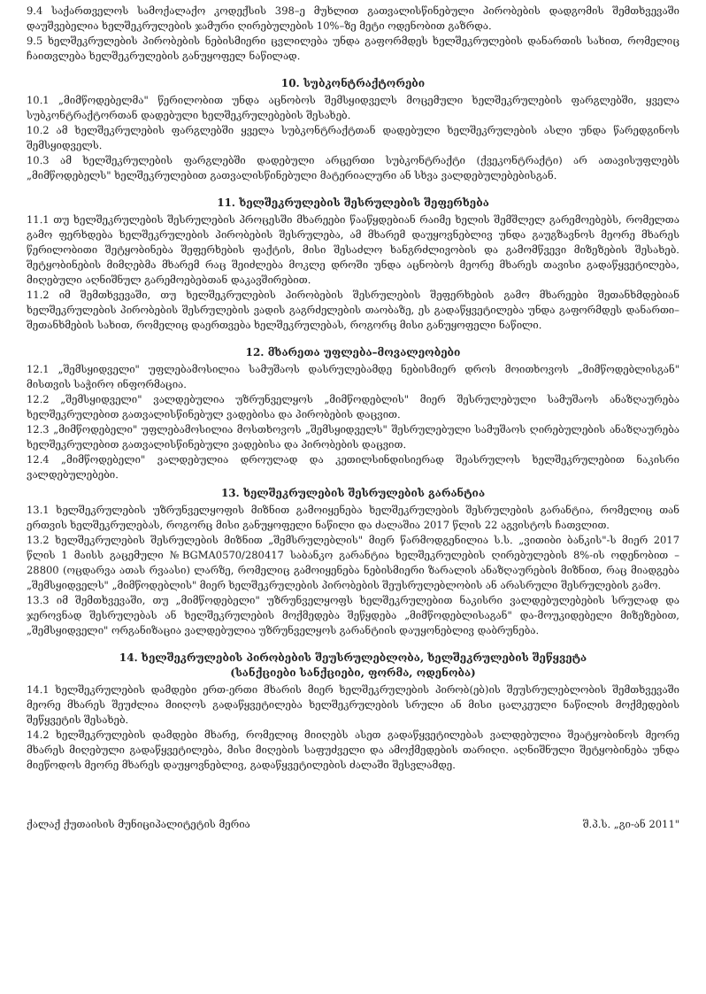9.4 საქართველოს სამოქალაქო კოდექსის 398–ე მუხლით გათვალისწინებული პირობების დადგომის შემთხვევაში დაუშვებელია ხელშეკრულების ჯამური ღირებულების 10%–ზე მეტი ოდენობით გაზრდა.
9.5 ხელშეკრულების პირობების ნებისმიერი ცვლილება უნდა გაფორმდეს ხელშეკრულების დანართის სახით, რომელიც ჩაითვლება ხელშეკრულების განუყოფელ ნაწილად.
10. სუბკონტრაქტორები
10.1 „მიმწოდებელმა" წერილობით უნდა აცნობოს შემსყიდველს მოცემული ხელშეკრულების ფარგლებში, ყველა სუბკონტრაქტორთან დადებული ხელშეკრულებების შესახებ.
10.2 ამ ხელშეკრულების ფარგლებში ყველა სუბკონტრაქტთან დადებული ხელშეკრულების ასლი უნდა წარედგინოს შემსყიდველს.
10.3 ამ ხელშეკრულების ფარგლებში დადებული არცერთი სუბკონტრაქტი (ქვეკონტრაქტი) არ ათავისუფლებს „მიმწოდებელს" ხელშეკრულებით გათვალისწინებული მატერიალური ან სხვა ვალდებულებებისგან.
11. ხელშეკრულების შესრულების შეფერხება
11.1 თუ ხელშეკრულების შესრულების პროცესში მხარეები წააწყდებიან რაიმე ხელის შემშლელ გარემოებებს, რომელთა გამო ფერხდება ხელშეკრულების პირობების შესრულება, ამ მხარემ დაუყოვნებლივ უნდა გაუგზავნოს მეორე მხარეს წერილობითი შეტყობინება შეფერხების ფაქტის, მისი შესაძლო ხანგრძლივობის და გამომწვევი მიზეზების შესახებ. შეტყობინების მიმღებმა მხარემ რაც შეიძლება მოკლე დროში უნდა აცნობოს მეორე მხარეს თავისი გადაწყვეტილება, მიღებული აღნიშნულ გარემოებებთან დაკავშირებით.
11.2 იმ შემთხვევაში, თუ ხელშეკრულების პირობების შესრულების შეფერხების გამო მხარეები შეთანხმდებიან ხელშეკრულების პირობების შესრულების ვადის გაგრძელების თაობაზე, ეს გადაწყვეტილება უნდა გაფორმდეს დანართი–შეთანხმების სახით, რომელიც დაერთვება ხელშეკრულებას, როგორც მისი განუყოფელი ნაწილი.
12. მხარეთა უფლება–მოვალეობები
12.1 „შემსყიდველი" უფლებამოსილია სამუშაოს დასრულებამდე ნებისმიერ დროს მოითხოვოს „მიმწოდებლისგან" მისთვის საჭირო ინფორმაცია.
12.2 „შემსყიდველი" ვალდებულია უზრუნველყოს „მიმწოდებლის" მიერ შესრულებული სამუშაოს ანაზღაურება ხელშეკრულებით გათვალისწინებულ ვადებისა და პირობების დაცვით.
12.3 „მიმწოდებელი" უფლებამოსილია მოსთხოვოს „შემსყიდველს" შესრულებული სამუშაოს ღირებულების ანაზღაურება ხელშეკრულებით გათვალისწინებული ვადებისა და პირობების დაცვით.
12.4 „მიმწოდებელი" ვალდებულია დროულად და კეთილსინდისიერად შეასრულოს ხელშეკრულებით ნაკისრი ვალდებულებები.
13. ხელშეკრულების შესრულების გარანტია
13.1 ხელშეკრულების უზრუნველყოფის მიზნით გამოიყენება ხელშეკრულების შესრულების გარანტია, რომელიც თან ერთვის ხელშეკრულებას, როგორც მისი განუყოფელი ნაწილი და ძალაშია 2017 წლის 22 აგვისტოს ჩათვლით.
13.2 ხელშეკრულების შესრულების მიზნით „შემსრულებლის" მიერ წარმოდგენილია ს.ს. „ვითიბი ბანკის"-ს მიერ 2017 წლის 1 მაისს გაცემული №BGMA0570/280417 საბანკო გარანტია ხელშეკრულების ღირებულების 8%-ის ოდენობით – 28800 (ოცდარვა ათას რვაასი) ლარზე, რომელიც გამოიყენება ნებისმიერი ზარალის ანაზღაურების მიზნით, რაც მიადგება „შემსყიდველს" „მიმწოდებლის" მიერ ხელშეკრულების პირობების შეუსრულებლობის ან არასრული შესრულების გამო.
13.3 იმ შემთხვევაში, თუ „მიმწოდებელი" უზრუნველყოფს ხელშეკრულებით ნაკისრი ვალდებულებების სრულად და ჯეროვნად შესრულებას ან ხელშეკრულების მოქმედება შეწყდება „მიმწოდებლისაგან" და-მოუკიდებელი მიზეზებით, „შემსყიდველი" ორგანიზაცია ვალდებულია უზრუნველყოს გარანტიის დაუყონებლივ დაბრუნება.
14. ხელშეკრულების პირობების შეუსრულებლობა, ხელშეკრულების შეწყვეტა
(სანქციები სანქციები, ფორმა, ოდენობა)
14.1 ხელშეკრულების დამდები ერთ-ერთი მხარის მიერ ხელშეკრულების პირობ(ებ)ის შეუსრულებლობის შემთხვევაში მეორე მხარეს შეუძლია მიიღოს გადაწყვეტილება ხელშეკრულების სრული ან მისი ცალკეული ნაწილის მოქმედების შეწყვეტის შესახებ.
14.2 ხელშეკრულების დამდები მხარე, რომელიც მიიღებს ასეთ გადაწყვეტილებას ვალდებულია შეატყობინოს მეორე მხარეს მიღებული გადაწყვეტილება, მისი მიღების საფუძველი და ამოქმედების თარიღი. აღნიშნული შეტყობინება უნდა მიეწოდოს მეორე მხარეს დაუყოვნებლივ, გადაწყვეტილების ძალაში შესვლამდე.
ქალაქ ქუთაისის მუნიციპალიტეტის მერია შ.პ.ს. „გი-ან 2011"